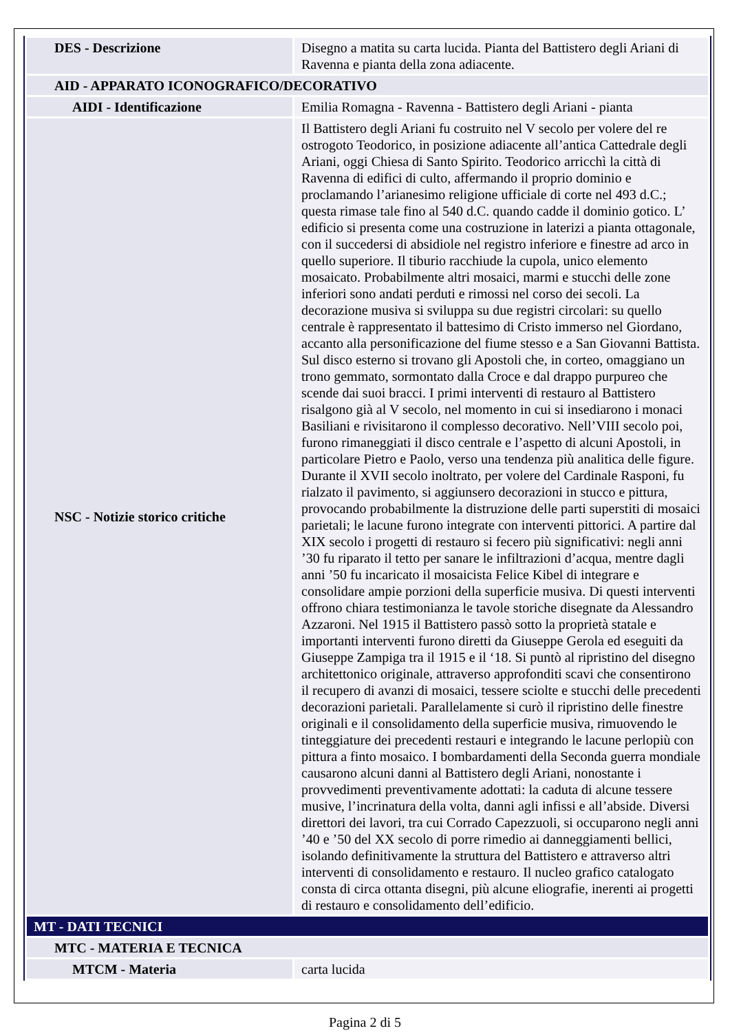| DES - Descrizione | Disegno a matita su carta lucida. Pianta del Battistero degli Ariani di Ravenna e pianta della zona adiacente. |
| AID - APPARATO ICONOGRAFICO/DECORATIVO | |
| AIDI - Identificazione | Emilia Romagna - Ravenna - Battistero degli Ariani - pianta |
| NSC - Notizie storico critiche | Il Battistero degli Ariani fu costruito nel V secolo per volere del re ostrogoto Teodorico, in posizione adiacente all’antica Cattedrale degli Ariani, oggi Chiesa di Santo Spirito. Teodorico arricchì la città di Ravenna di edifici di culto, affermando il proprio dominio e proclamando l’arianesimo religione ufficiale di corte nel 493 d.C.; questa rimase tale fino al 540 d.C. quando cadde il dominio gotico. L’ edificio si presenta come una costruzione in laterizi a pianta ottagonale, con il succedersi di absidiole nel registro inferiore e finestre ad arco in quello superiore. Il tiburio racchiude la cupola, unico elemento mosaicato. Probabilmente altri mosaici, marmi e stucchi delle zone inferiori sono andati perduti e rimossi nel corso dei secoli. La decorazione musiva si sviluppa su due registri circolari: su quello centrale è rappresentato il battesimo di Cristo immerso nel Giordano, accanto alla personificazione del fiume stesso e a San Giovanni Battista. Sul disco esterno si trovano gli Apostoli che, in corteo, omaggiano un trono gemmato, sormontato dalla Croce e dal drappo purpureo che scende dai suoi bracci. I primi interventi di restauro al Battistero risalgono già al V secolo, nel momento in cui si insediarono i monaci Basiliani e rivisitarono il complesso decorativo. Nell’VIII secolo poi, furono rimaneggiati il disco centrale e l’aspetto di alcuni Apostoli, in particolare Pietro e Paolo, verso una tendenza più analitica delle figure. Durante il XVII secolo inoltrato, per volere del Cardinale Rasponi, fu rialzato il pavimento, si aggiunsero decorazioni in stucco e pittura, provocando probabilmente la distruzione delle parti superstiti di mosaici parietali; le lacune furono integrate con interventi pittorici. A partire dal XIX secolo i progetti di restauro si fecero più significativi: negli anni ’30 fu riparato il tetto per sanare le infiltrazioni d’acqua, mentre dagli anni ’50 fu incaricato il mosaicista Felice Kibel di integrare e consolidare ampie porzioni della superficie musiva. Di questi interventi offrono chiara testimonianza le tavole storiche disegnate da Alessandro Azzaroni. Nel 1915 il Battistero passò sotto la proprietà statale e importanti interventi furono diretti da Giuseppe Gerola ed eseguiti da Giuseppe Zampiga tra il 1915 e il ‘18. Si puntò al ripristino del disegno architettonico originale, attraverso approfonditi scavi che consentirono il recupero di avanzi di mosaici, tessere sciolte e stucchi delle precedenti decorazioni parietali. Parallelamente si curò il ripristino delle finestre originali e il consolidamento della superficie musiva, rimuovendo le tinteggiature dei precedenti restauri e integrando le lacune perlopiù con pittura a finto mosaico. I bombardamenti della Seconda guerra mondiale causarono alcuni danni al Battistero degli Ariani, nonostante i provvedimenti preventivamente adottati: la caduta di alcune tessere musive, l’incrinatura della volta, danni agli infissi e all’abside. Diversi direttori dei lavori, tra cui Corrado Capezzuoli, si occuparono negli anni ’40 e ’50 del XX secolo di porre rimedio ai danneggiamenti bellici, isolando definitivamente la struttura del Battistero e attraverso altri interventi di consolidamento e restauro. Il nucleo grafico catalogato consta di circa ottanta disegni, più alcune eliografie, inerenti ai progetti di restauro e consolidamento dell’edificio. |
| MT - DATI TECNICI | |
| MTC - MATERIA E TECNICA | |
| MTCM - Materia | carta lucida |
Pagina 2 di 5